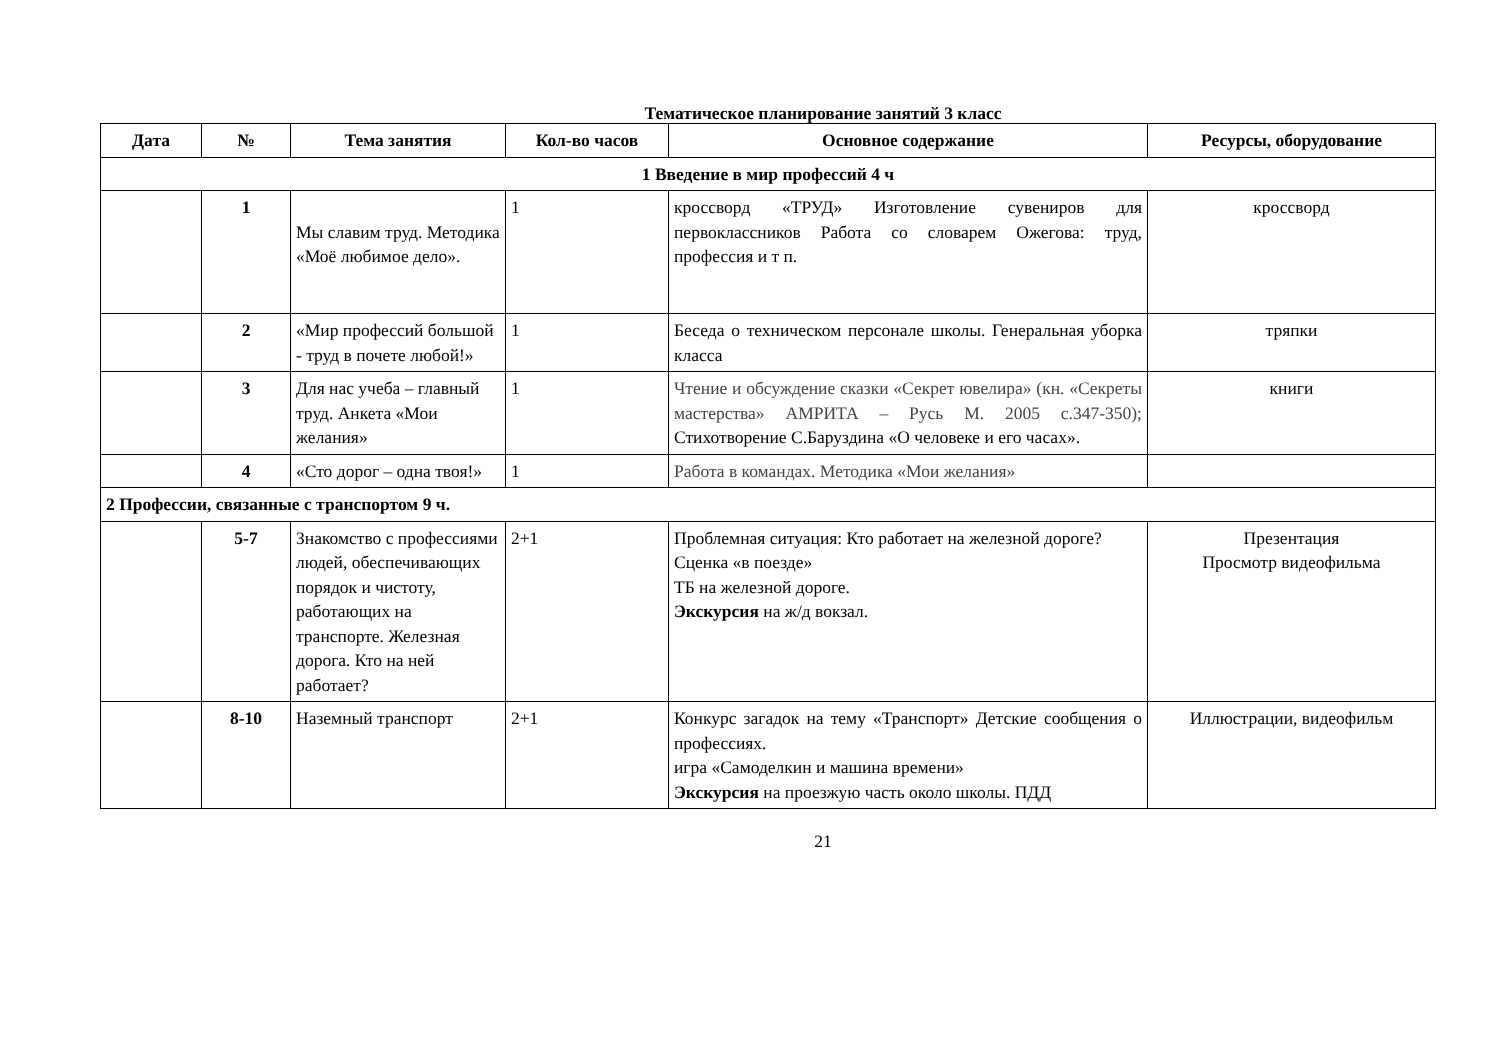Тематическое планирование занятий 3 класс
| Дата | № | Тема занятия | Кол-во часов | Основное содержание | Ресурсы, оборудование |
| --- | --- | --- | --- | --- | --- |
| 1 Введение в мир профессий 4 ч | | | | | |
| | 1 | Мы славим труд. Методика «Моё любимое дело». | 1 | кроссворд «ТРУД» Изготовление сувениров для первоклассников Работа со словарем Ожегова: труд, профессия и т п. | кроссворд |
| | 2 | «Мир профессий большой - труд в почете любой!» | 1 | Беседа о техническом персонале школы. Генеральная уборка класса | тряпки |
| | 3 | Для нас учеба – главный труд. Анкета «Мои желания» | 1 | Чтение и обсуждение сказки «Секрет ювелира» (кн. «Секреты мастерства» АМРИТА – Русь М. 2005 с.347-350); Стихотворение С.Баруздина «О человеке и его часах». | книги |
| | 4 | «Сто дорог – одна твоя!» | 1 | Работа в командах. Методика «Мои желания» | |
| 2 Профессии, связанные с транспортом 9 ч. | | | | | |
| | 5-7 | Знакомство с профессиями людей, обеспечивающих порядок и чистоту, работающих на транспорте. Железная дорога. Кто на ней работает? | 2+1 | Проблемная ситуация: Кто работает на железной дороге? Сценка «в поезде» ТБ на железной дороге. Экскурсия на ж/д вокзал. | Презентация Просмотр видеофильма |
| | 8-10 | Наземный транспорт | 2+1 | Конкурс загадок на тему «Транспорт» Детские сообщения о профессиях. игра «Самоделкин и машина времени» Экскурсия на проезжую часть около школы. ПДД | Иллюстрации, видеофильм |
21